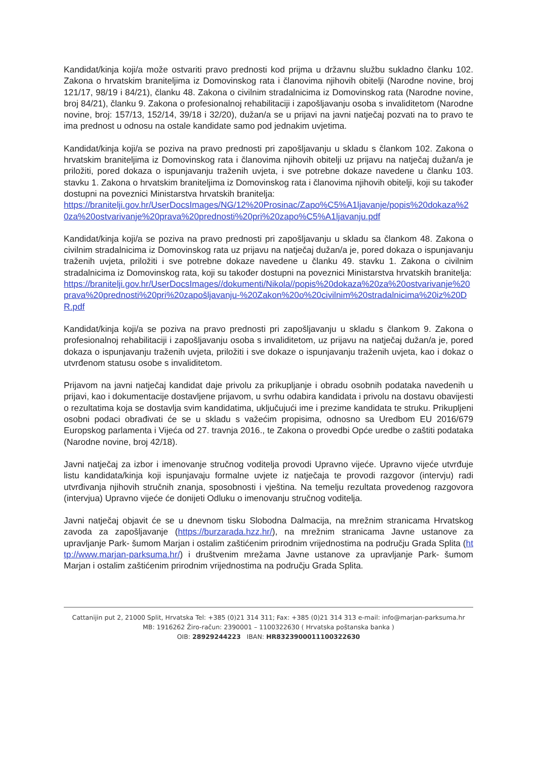Kandidat/kinja koji/a može ostvariti pravo prednosti kod prijma u državnu službu sukladno članku 102. Zakona o hrvatskim braniteljima iz Domovinskog rata i članovima njihovih obitelji (Narodne novine, broj 121/17, 98/19 i 84/21), članku 48. Zakona o civilnim stradalnicima iz Domovinskog rata (Narodne novine, broj 84/21), članku 9. Zakona o profesionalnoj rehabilitaciji i zapošljavanju osoba s invaliditetom (Narodne novine, broj: 157/13, 152/14, 39/18 i 32/20), dužan/a se u prijavi na javni natječaj pozvati na to pravo te ima prednost u odnosu na ostale kandidate samo pod jednakim uvjetima.
Kandidat/kinja koji/a se poziva na pravo prednosti pri zapošljavanju u skladu s člankom 102. Zakona o hrvatskim braniteljima iz Domovinskog rata i članovima njihovih obitelji uz prijavu na natječaj dužan/a je priložiti, pored dokaza o ispunjavanju traženih uvjeta, i sve potrebne dokaze navedene u članku 103. stavku 1. Zakona o hrvatskim braniteljima iz Domovinskog rata i članovima njihovih obitelji, koji su također dostupni na poveznici Ministarstva hrvatskih branitelja:
https://branitelji.gov.hr/UserDocsImages/NG/12%20Prosinac/Zapo%C5%A1ljavanje/popis%20dokaza%20za%20ostvarivanje%20prava%20prednosti%20pri%20zapo%C5%A1ljavanju.pdf
Kandidat/kinja koji/a se poziva na pravo prednosti pri zapošljavanju u skladu sa člankom 48. Zakona o civilnim stradalnicima iz Domovinskog rata uz prijavu na natječaj dužan/a je, pored dokaza o ispunjavanju traženih uvjeta, priložiti i sve potrebne dokaze navedene u članku 49. stavku 1. Zakona o civilnim stradalnicima iz Domovinskog rata, koji su također dostupni na poveznici Ministarstva hrvatskih branitelja:
https://branitelji.gov.hr/UserDocsImages//dokumenti/Nikola//popis%20dokaza%20za%20ostvarivanje%20prava%20prednosti%20pri%20zapošljavanju-%20Zakon%20o%20civilnim%20stradalnicima%20iz%20DR.pdf
Kandidat/kinja koji/a se poziva na pravo prednosti pri zapošljavanju u skladu s člankom 9. Zakona o profesionalnoj rehabilitaciji i zapošljavanju osoba s invaliditetom, uz prijavu na natječaj dužan/a je, pored dokaza o ispunjavanju traženih uvjeta, priložiti i sve dokaze o ispunjavanju traženih uvjeta, kao i dokaz o utvrđenom statusu osobe s invaliditetom.
Prijavom na javni natječaj kandidat daje privolu za prikupljanje i obradu osobnih podataka navedenih u prijavi, kao i dokumentacije dostavljene prijavom, u svrhu odabira kandidata i privolu na dostavu obavijesti o rezultatima koja se dostavlja svim kandidatima, uključujući ime i prezime kandidata te struku. Prikupljeni osobni podaci obrađivati će se u skladu s važećim propisima, odnosno sa Uredbom EU 2016/679 Europskog parlamenta i Vijeća od 27. travnja 2016., te Zakona o provedbi Opće uredbe o zaštiti podataka (Narodne novine, broj 42/18).
Javni natječaj za izbor i imenovanje stručnog voditelja provodi Upravno vijeće. Upravno vijeće utvrđuje listu kandidata/kinja koji ispunjavaju formalne uvjete iz natječaja te provodi razgovor (intervju) radi utvrđivanja njihovih stručnih znanja, sposobnosti i vještina. Na temelju rezultata provedenog razgovora (intervjua) Upravno vijeće će donijeti Odluku o imenovanju stručnog voditelja.
Javni natječaj objavit će se u dnevnom tisku Slobodna Dalmacija, na mrežnim stranicama Hrvatskog zavoda za zapošljavanje (https://burzarada.hzz.hr/), na mrežnim stranicama Javne ustanove za upravljanje Park- šumom Marjan i ostalim zaštićenim prirodnim vrijednostima na području Grada Splita (http://www.marjan-parksuma.hr/) i društvenim mrežama Javne ustanove za upravljanje Park- šumom Marjan i ostalim zaštićenim prirodnim vrijednostima na području Grada Splita.
Cattanijin put 2, 21000 Split, Hrvatska Tel: +385 (0)21 314 311; Fax: +385 (0)21 314 313 e-mail: info@marjan-parksuma.hr
MB: 1916262 Žiro-račun: 2390001 – 1100322630 ( Hrvatska poštanska banka )
OIB: 28929244223 IBAN: HR8323900011100322630